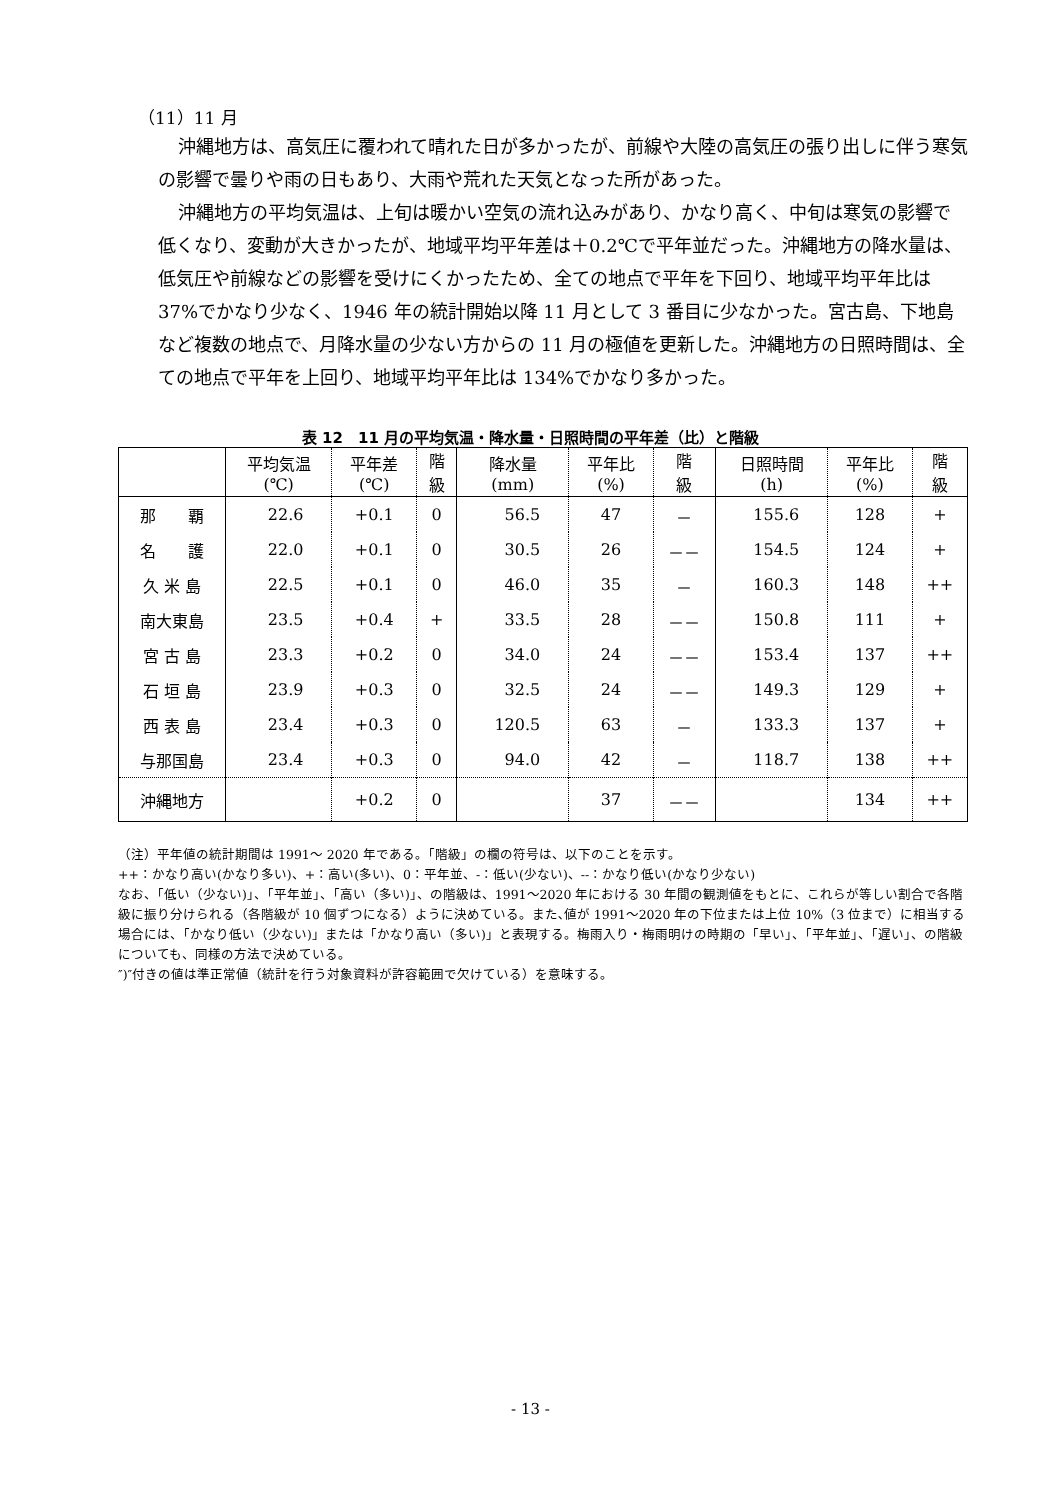（11）11 月
沖縄地方は、高気圧に覆われて晴れた日が多かったが、前線や大陸の高気圧の張り出しに伴う寒気の影響で曇りや雨の日もあり、大雨や荒れた天気となった所があった。
沖縄地方の平均気温は、上旬は暖かい空気の流れ込みがあり、かなり高く、中旬は寒気の影響で低くなり、変動が大きかったが、地域平均平年差は＋0.2℃で平年並だった。沖縄地方の降水量は、低気圧や前線などの影響を受けにくかったため、全ての地点で平年を下回り、地域平均平年比は 37%でかなり少なく、1946 年の統計開始以降 11 月として 3 番目に少なかった。宮古島、下地島など複数の地点で、月降水量の少ない方からの 11 月の極値を更新した。沖縄地方の日照時間は、全ての地点で平年を上回り、地域平均平年比は 134%でかなり多かった。
表 12　11 月の平均気温・降水量・日照時間の平年差（比）と階級
| | 平均気温 (℃) | 平年差 (℃) | 階 級 | 降水量 (mm) | 平年比 (%) | 階 級 | 日照時間 (h) | 平年比 (%) | 階 級 |
| --- | --- | --- | --- | --- | --- | --- | --- | --- | --- |
| 那 覇 | 22.6 | +0.1 | 0 | 56.5 | 47 | － | 155.6 | 128 | + |
| 名 護 | 22.0 | +0.1 | 0 | 30.5 | 26 | －－ | 154.5 | 124 | + |
| 久 米 島 | 22.5 | +0.1 | 0 | 46.0 | 35 | － | 160.3 | 148 | ++ |
| 南大東島 | 23.5 | +0.4 | + | 33.5 | 28 | －－ | 150.8 | 111 | + |
| 宮 古 島 | 23.3 | +0.2 | 0 | 34.0 | 24 | －－ | 153.4 | 137 | ++ |
| 石 垣 島 | 23.9 | +0.3 | 0 | 32.5 | 24 | －－ | 149.3 | 129 | + |
| 西 表 島 | 23.4 | +0.3 | 0 | 120.5 | 63 | － | 133.3 | 137 | + |
| 与那国島 | 23.4 | +0.3 | 0 | 94.0 | 42 | － | 118.7 | 138 | ++ |
| 沖縄地方 | | +0.2 | 0 | | 37 | －－ | | 134 | ++ |
（注）平年値の統計期間は 1991～ 2020 年である。「階級」の欄の符号は、以下のことを示す。
++：かなり高い(かなり多い)、+：高い(多い)、0：平年並、-：低い(少ない)、--：かなり低い(かなり少ない)
なお、「低い（少ない)」、「平年並」、「高い（多い)」、の階級は、1991～2020 年における 30 年間の観測値をもとに、これらが等しい割合で各階級に振り分けられる（各階級が 10 個ずつになる）ように決めている。また､値が 1991～2020 年の下位または上位 10%（3 位まで）に相当する場合には、「かなり低い（少ない)」または「かなり高い（多い)」と表現する。梅雨入り・梅雨明けの時期の「早い」、「平年並」、「遅い」、の階級についても、同様の方法で決めている。
″)″付きの値は準正常値（統計を行う対象資料が許容範囲で欠けている）を意味する。
- 13 -